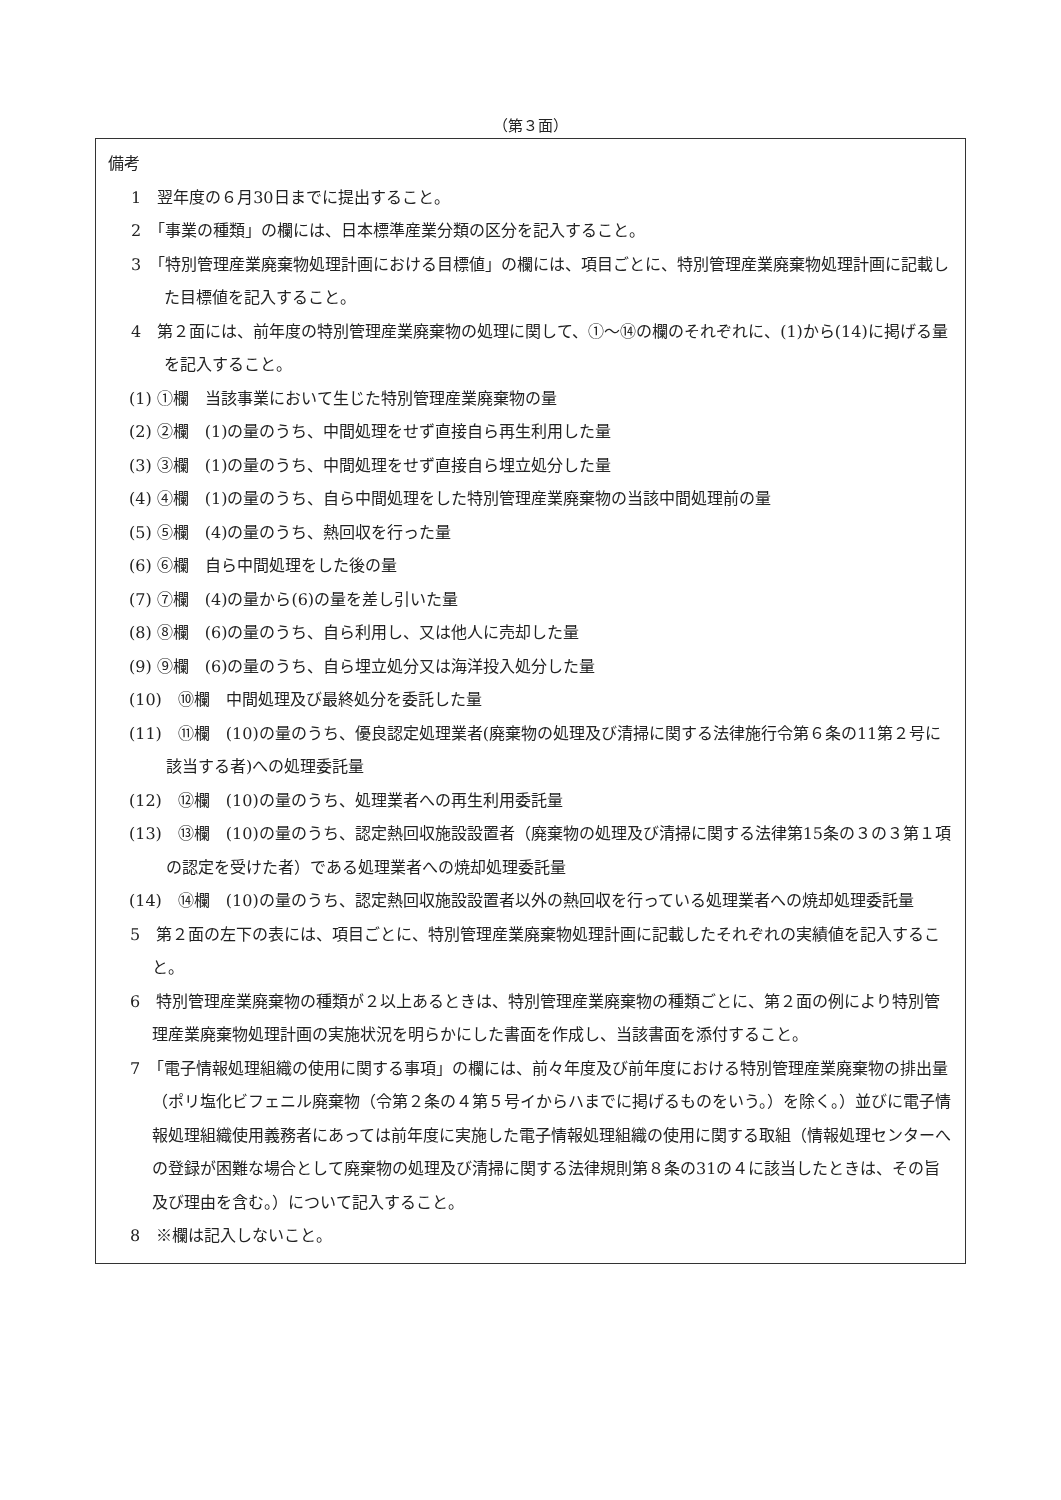（第３面）
備考
1　翌年度の６月30日までに提出すること。
2　「事業の種類」の欄には、日本標準産業分類の区分を記入すること。
3　「特別管理産業廃棄物処理計画における目標値」の欄には、項目ごとに、特別管理産業廃棄物処理計画に記載した目標値を記入すること。
4　第２面には、前年度の特別管理産業廃棄物の処理に関して、①～⑭の欄のそれぞれに、(1)から(14)に掲げる量を記入すること。
(1) ①欄　当該事業において生じた特別管理産業廃棄物の量
(2) ②欄　(1)の量のうち、中間処理をせず直接自ら再生利用した量
(3) ③欄　(1)の量のうち、中間処理をせず直接自ら埋立処分した量
(4) ④欄　(1)の量のうち、自ら中間処理をした特別管理産業廃棄物の当該中間処理前の量
(5) ⑤欄　(4)の量のうち、熱回収を行った量
(6) ⑥欄　自ら中間処理をした後の量
(7) ⑦欄　(4)の量から(6)の量を差し引いた量
(8) ⑧欄　(6)の量のうち、自ら利用し、又は他人に売却した量
(9) ⑨欄　(6)の量のうち、自ら埋立処分又は海洋投入処分した量
(10)　⑩欄　中間処理及び最終処分を委託した量
(11)　⑪欄　(10)の量のうち、優良認定処理業者(廃棄物の処理及び清掃に関する法律施行令第６条の11第２号に該当する者)への処理委託量
(12)　⑫欄　(10)の量のうち、処理業者への再生利用委託量
(13)　⑬欄　(10)の量のうち、認定熱回収施設設置者（廃棄物の処理及び清掃に関する法律第15条の３の３第１項の認定を受けた者）である処理業者への焼却処理委託量
(14)　⑭欄　(10)の量のうち、認定熱回収施設設置者以外の熱回収を行っている処理業者への焼却処理委託量
5　第２面の左下の表には、項目ごとに、特別管理産業廃棄物処理計画に記載したそれぞれの実績値を記入すること。
6　特別管理産業廃棄物の種類が２以上あるときは、特別管理産業廃棄物の種類ごとに、第２面の例により特別管理産業廃棄物処理計画の実施状況を明らかにした書面を作成し、当該書面を添付すること。
7　「電子情報処理組織の使用に関する事項」の欄には、前々年度及び前年度における特別管理産業廃棄物の排出量（ポリ塩化ビフェニル廃棄物（令第２条の４第５号イからハまでに掲げるものをいう。）を除く。）並びに電子情報処理組織使用義務者にあっては前年度に実施した電子情報処理組織の使用に関する取組（情報処理センターへの登録が困難な場合として廃棄物の処理及び清掃に関する法律規則第８条の31の４に該当したときは、その旨及び理由を含む。）について記入すること。
8　※欄は記入しないこと。